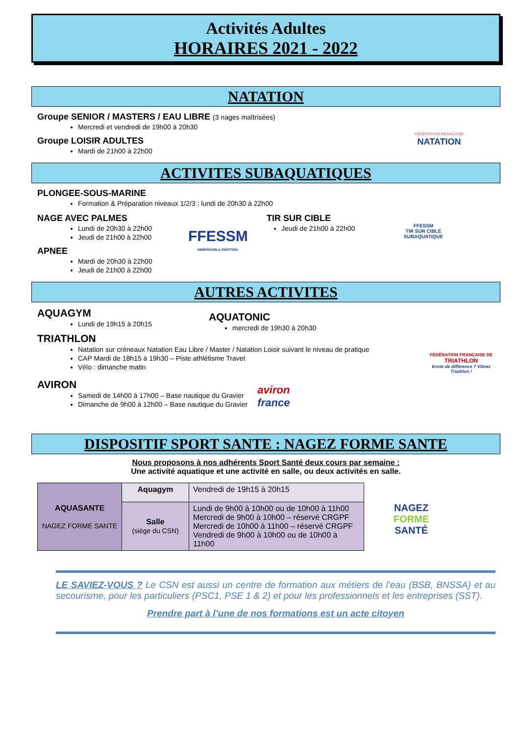Activités Adultes
HORAIRES 2021 - 2022
NATATION
Groupe SENIOR / MASTERS / EAU LIBRE (3 nages maîtrisées)
Mercredi et vendredi de 19h00 à 20h30
Groupe LOISIR ADULTES
Mardi de 21h00 à 22h00
FÉDÉRATION FRANÇAISE
NATATION
ACTIVITES SUBAQUATIQUES
PLONGEE-SOUS-MARINE
Formation & Préparation niveaux 1/2/3 : lundi de 20h30 à 22h00
NAGE AVEC PALMES
Lundi de 20h30 à 22h00
Jeudi de 21h00 à 22h00
APNEE
Mardi de 20h30 à 22h00
Jeudi de 21h00 à 22h00
FFESSM
IMMERSION & EMOTION
TIR SUR CIBLE
Jeudi de 21h00 à 22h00
FFESSM
TIR SUR CIBLE
SUBAQUATIQUE
AUTRES ACTIVITES
AQUAGYM
Lundi de 19h15 à 20h15
AQUATONIC
mercredi de 19h30 à 20h30
TRIATHLON
Natation sur créneaux Natation Eau Libre / Master / Natation Loisir suivant le niveau de pratique
CAP Mardi de 18h15 à 19h30 – Piste athlétisme Travet
Vélo : dimanche matin
FÉDÉRATION FRANÇAISE DE
TRIATHLON
Envie de différence ? Vibrez Triathlon !
AVIRON
Samedi de 14h00 à 17h00 – Base nautique du Gravier
Dimanche de 9h00 à 12h00 – Base nautique du Gravier
aviron
france
DISPOSITIF SPORT SANTE : NAGEZ FORME SANTE
Nous proposons à nos adhérents Sport Santé deux cours par semaine :
Une activité aquatique et une activité en salle, ou deux activités en salle.
| AQUASANTE NAGEZ FORME SANTE | Aquagym | Vendredi de 19h15 à 20h15 |
| | Salle (siège du CSN) | Lundi de 9h00 à 10h00 ou de 10h00 à 11h00 Mercredi de 9h00 à 10h00 – réservé CRGPF Mercredi de 10h00 à 11h00 – réservé CRGPF Vendredi de 9h00 à 10h00 ou de 10h00 à 11h00 |
NAGEZ
FORME
SANTÉ
LE SAVIEZ-VOUS ? Le CSN est aussi un centre de formation aux métiers de l’eau (BSB, BNSSA) et au secourisme, pour les particuliers (PSC1, PSE 1 & 2) et pour les professionnels et les entreprises (SST).
Prendre part à l’une de nos formations est un acte citoyen